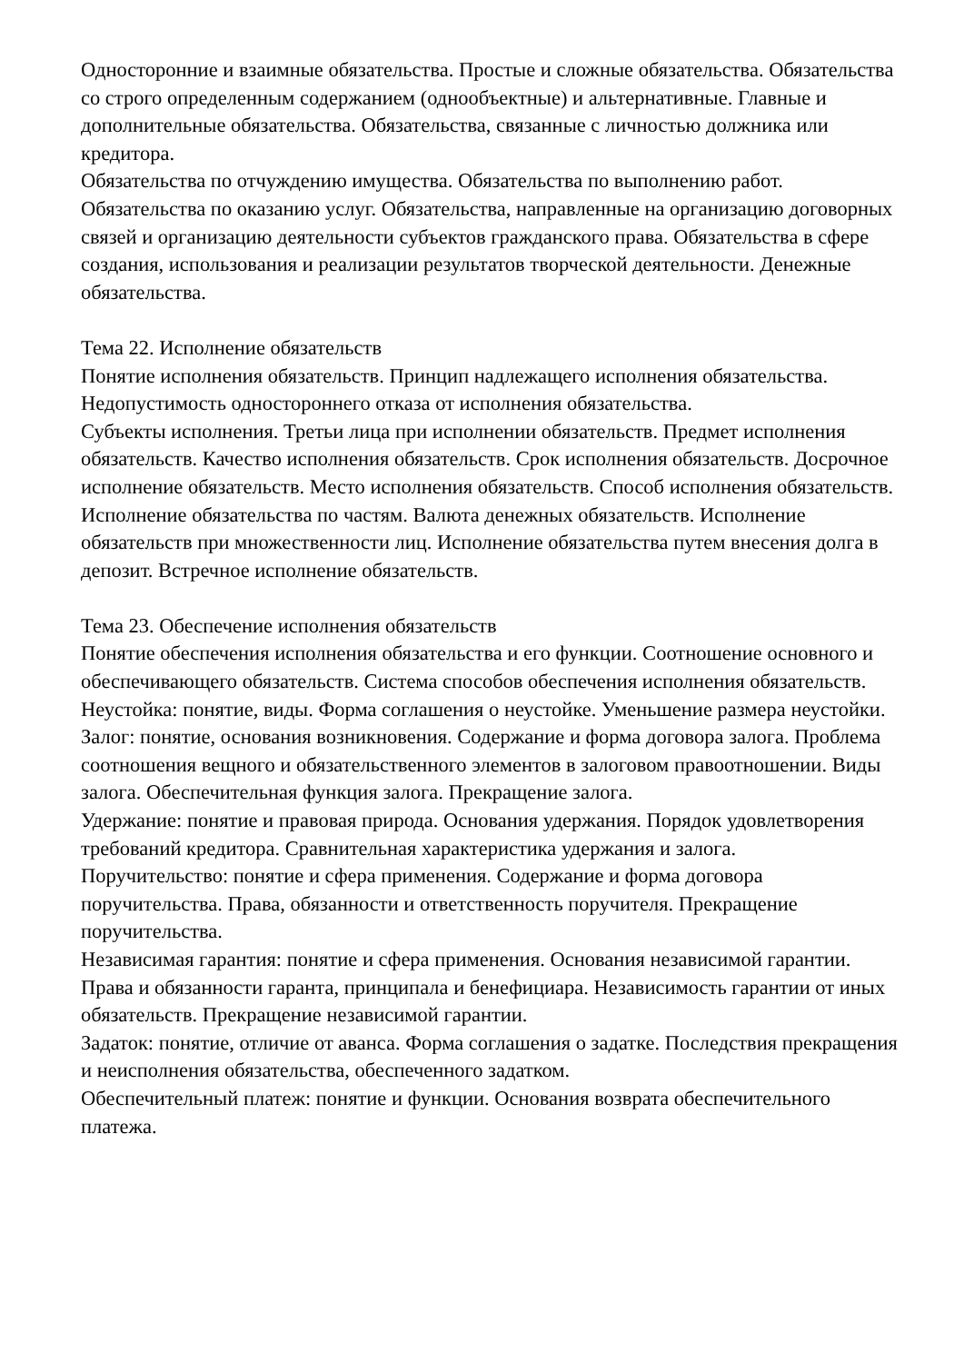Односторонние и взаимные обязательства. Простые и сложные обязательства. Обязательства со строго определенным содержанием (однообъектные) и альтернативные. Главные и дополнительные обязательства. Обязательства, связанные с личностью должника или кредитора.
Обязательства по отчуждению имущества. Обязательства по выполнению работ. Обязательства по оказанию услуг. Обязательства, направленные на организацию договорных связей и организацию деятельности субъектов гражданского права. Обязательства в сфере создания, использования и реализации результатов творческой деятельности. Денежные обязательства.
Тема 22. Исполнение обязательств
Понятие исполнения обязательств. Принцип надлежащего исполнения обязательства. Недопустимость одностороннего отказа от исполнения обязательства.
Субъекты исполнения. Третьи лица при исполнении обязательств. Предмет исполнения обязательств. Качество исполнения обязательств. Срок исполнения обязательств. Досрочное исполнение обязательств. Место исполнения обязательств. Способ исполнения обязательств. Исполнение обязательства по частям. Валюта денежных обязательств. Исполнение обязательств при множественности лиц. Исполнение обязательства путем внесения долга в депозит. Встречное исполнение обязательств.
Тема 23. Обеспечение исполнения обязательств
Понятие обеспечения исполнения обязательства и его функции. Соотношение основного и обеспечивающего обязательств. Система способов обеспечения исполнения обязательств.
Неустойка: понятие, виды. Форма соглашения о неустойке. Уменьшение размера неустойки.
Залог: понятие, основания возникновения. Содержание и форма договора залога. Проблема соотношения вещного и обязательственного элементов в залоговом правоотношении. Виды залога. Обеспечительная функция залога. Прекращение залога.
Удержание: понятие и правовая природа. Основания удержания. Порядок удовлетворения требований кредитора. Сравнительная характеристика удержания и залога.
Поручительство: понятие и сфера применения. Содержание и форма договора поручительства. Права, обязанности и ответственность поручителя. Прекращение поручительства.
Независимая гарантия: понятие и сфера применения. Основания независимой гарантии. Права и обязанности гаранта, принципала и бенефициара. Независимость гарантии от иных обязательств. Прекращение независимой гарантии.
Задаток: понятие, отличие от аванса. Форма соглашения о задатке. Последствия прекращения и неисполнения обязательства, обеспеченного задатком.
Обеспечительный платеж: понятие и функции. Основания возврата обеспечительного платежа.